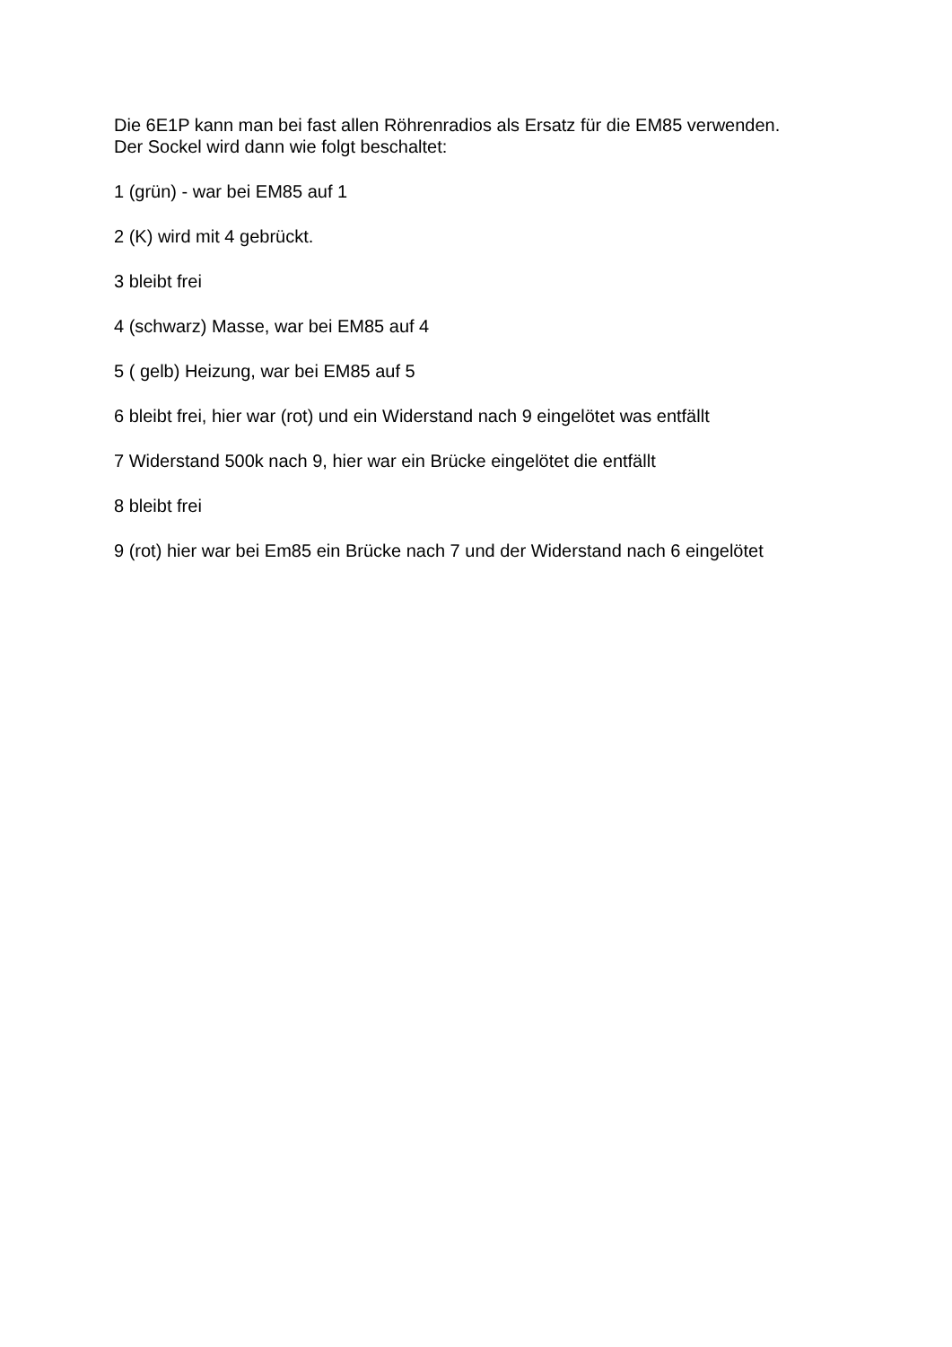Die 6E1P kann man bei fast allen Röhrenradios als Ersatz für die EM85 verwenden.
Der Sockel wird dann wie folgt beschaltet:
1 (grün) - war bei EM85 auf 1
2 (K) wird mit 4 gebrückt.
3 bleibt frei
4 (schwarz) Masse, war bei EM85 auf 4
5 ( gelb) Heizung, war bei EM85 auf 5
6 bleibt frei, hier war (rot) und ein Widerstand nach 9 eingelötet was entfällt
7 Widerstand 500k nach 9, hier war ein Brücke eingelötet die entfällt
8 bleibt frei
9 (rot) hier war bei Em85 ein Brücke nach 7 und der Widerstand nach 6 eingelötet